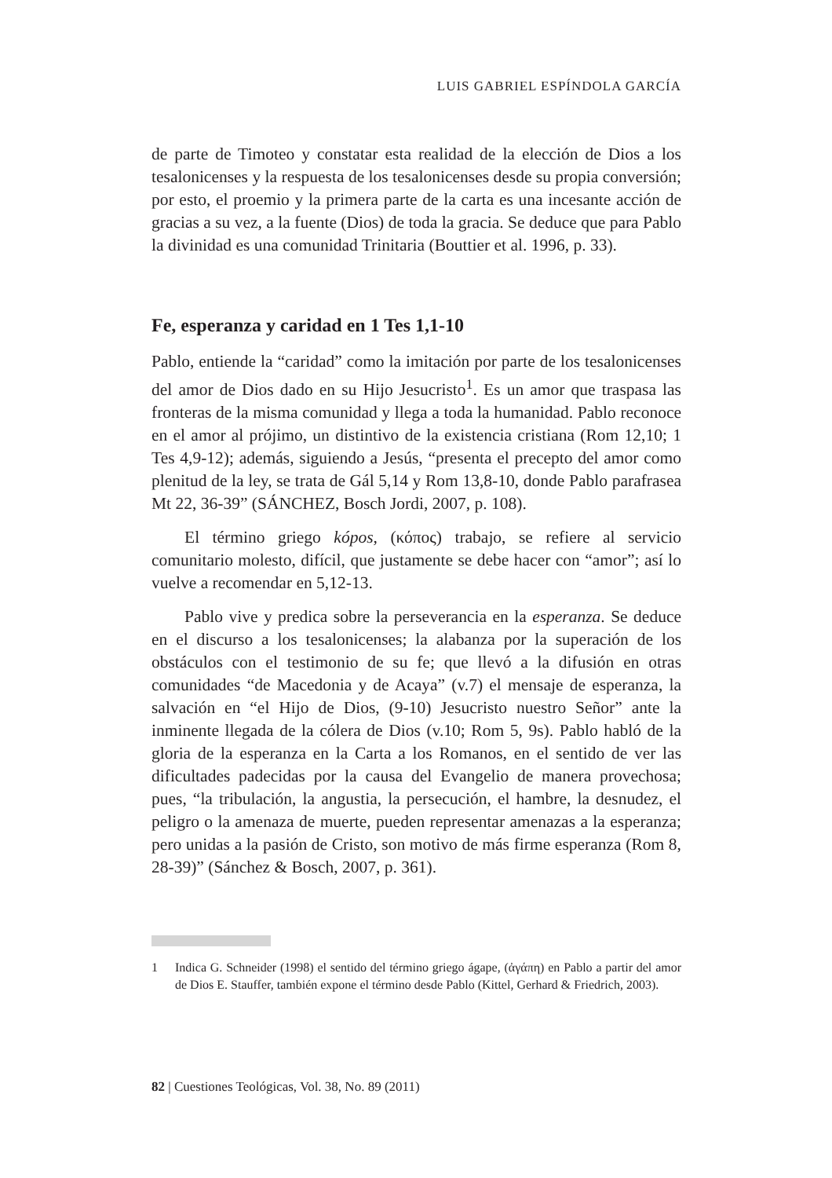LUIS GABRIEL ESPÍNDOLA GARCÍA
de parte de Timoteo y constatar esta realidad de la elección de Dios a los tesalonicenses y la respuesta de los tesalonicenses desde su propia conversión; por esto, el proemio y la primera parte de la carta es una incesante acción de gracias a su vez, a la fuente (Dios) de toda la gracia. Se deduce que para Pablo la divinidad es una comunidad Trinitaria (Bouttier et al. 1996, p. 33).
Fe, esperanza y caridad en 1 Tes 1,1-10
Pablo, entiende la “caridad” como la imitación por parte de los tesalonicenses del amor de Dios dado en su Hijo Jesucristo<sup>1</sup>. Es un amor que traspasa las fronteras de la misma comunidad y llega a toda la humanidad. Pablo reconoce en el amor al prójimo, un distintivo de la existencia cristiana (Rom 12,10; 1 Tes 4,9-12); además, siguiendo a Jesús, “presenta el precepto del amor como plenitud de la ley, se trata de Gál 5,14 y Rom 13,8-10, donde Pablo parafrasea Mt 22, 36-39” (SÁNCHEZ, Bosch Jordi, 2007, p. 108).
El término griego kópos, (κόπος) trabajo, se refiere al servicio comunitario molesto, difícil, que justamente se debe hacer con “amor”; así lo vuelve a recomendar en 5,12-13.
Pablo vive y predica sobre la perseverancia en la esperanza. Se deduce en el discurso a los tesalonicenses; la alabanza por la superación de los obstáculos con el testimonio de su fe; que llevó a la difusión en otras comunidades “de Macedonia y de Acaya” (v.7) el mensaje de esperanza, la salvación en “el Hijo de Dios, (9-10) Jesucristo nuestro Señor” ante la inminente llegada de la cólera de Dios (v.10; Rom 5, 9s). Pablo habló de la gloria de la esperanza en la Carta a los Romanos, en el sentido de ver las dificultades padecidas por la causa del Evangelio de manera provechosa; pues, “la tribulación, la angustia, la persecución, el hambre, la desnudez, el peligro o la amenaza de muerte, pueden representar amenazas a la esperanza; pero unidas a la pasión de Cristo, son motivo de más firme esperanza (Rom 8, 28-39)” (Sánchez & Bosch, 2007, p. 361).
1 Indica G. Schneider (1998) el sentido del término griego ágape, (ἀγάπη) en Pablo a partir del amor de Dios E. Stauffer, también expone el término desde Pablo (Kittel, Gerhard & Friedrich, 2003).
82 | Cuestiones Teológicas, Vol. 38, No. 89 (2011)